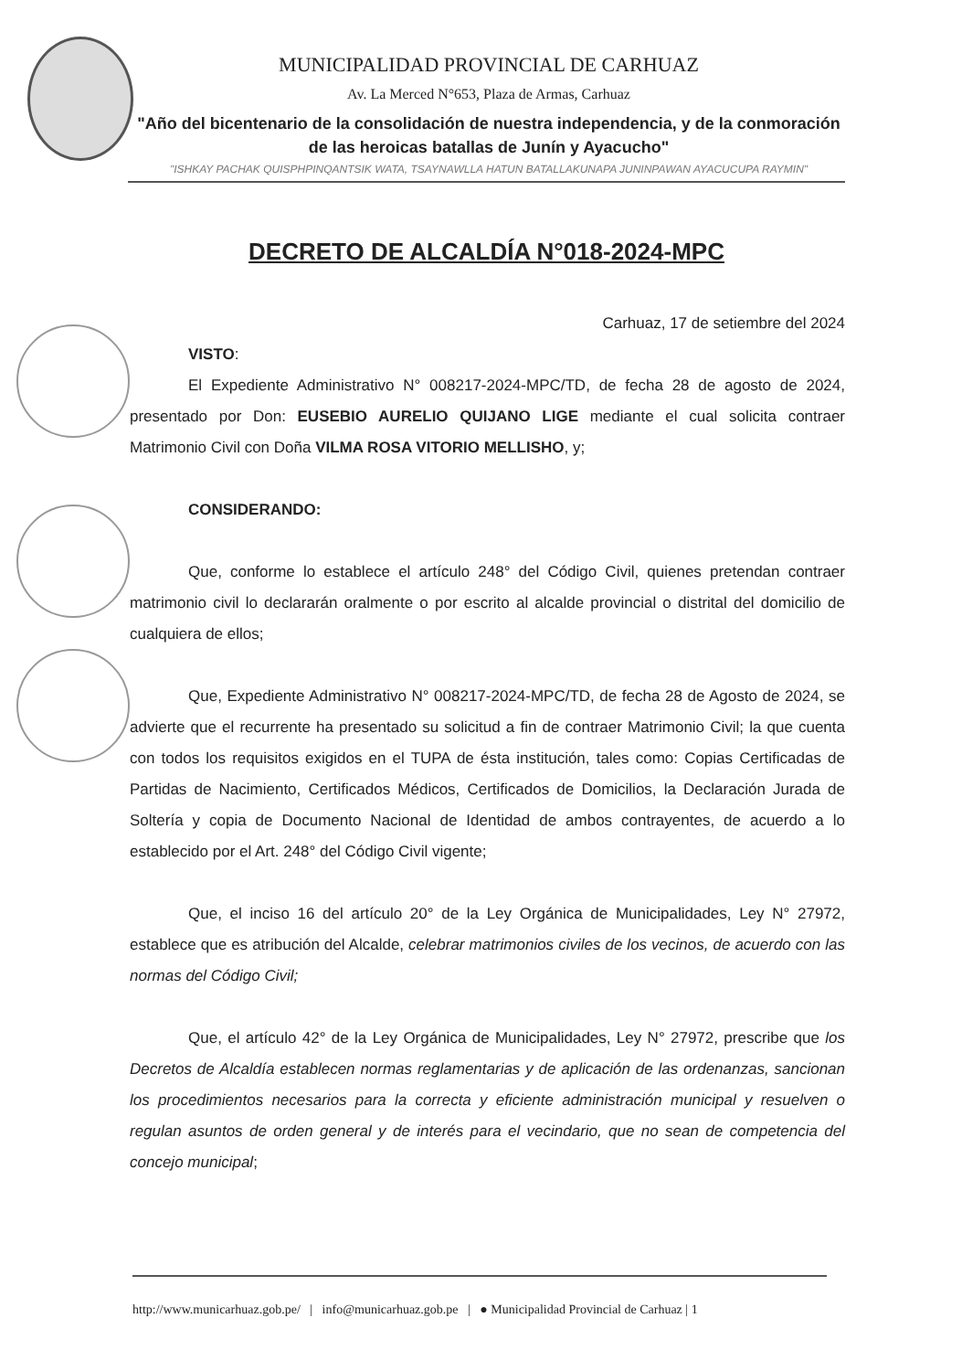MUNICIPALIDAD PROVINCIAL DE CARHUAZ
Av. La Merced N°653, Plaza de Armas, Carhuaz
"Año del bicentenario de la consolidación de nuestra independencia, y de la conmoración de las heroicas batallas de Junín y Ayacucho"
"ISHKAY PACHAK QUISPHPINQANTSIK WATA, TSAYNAWLLA HATUN BATALLAKUNAPA JUNINPAWAN AYACUCUPA RAYMIN"
DECRETO DE ALCALDÍA N°018-2024-MPC
Carhuaz, 17 de setiembre del 2024
VISTO:
El Expediente Administrativo N° 008217-2024-MPC/TD, de fecha 28 de agosto de 2024, presentado por Don: EUSEBIO AURELIO QUIJANO LIGE mediante el cual solicita contraer Matrimonio Civil con Doña VILMA ROSA VITORIO MELLISHO, y;
CONSIDERANDO:
Que, conforme lo establece el artículo 248° del Código Civil, quienes pretendan contraer matrimonio civil lo declararán oralmente o por escrito al alcalde provincial o distrital del domicilio de cualquiera de ellos;
Que, Expediente Administrativo N° 008217-2024-MPC/TD, de fecha 28 de Agosto de 2024, se advierte que el recurrente ha presentado su solicitud a fin de contraer Matrimonio Civil; la que cuenta con todos los requisitos exigidos en el TUPA de ésta institución, tales como: Copias Certificadas de Partidas de Nacimiento, Certificados Médicos, Certificados de Domicilios, la Declaración Jurada de Soltería y copia de Documento Nacional de Identidad de ambos contrayentes, de acuerdo a lo establecido por el Art. 248° del Código Civil vigente;
Que, el inciso 16 del artículo 20° de la Ley Orgánica de Municipalidades, Ley N° 27972, establece que es atribución del Alcalde, celebrar matrimonios civiles de los vecinos, de acuerdo con las normas del Código Civil;
Que, el artículo 42° de la Ley Orgánica de Municipalidades, Ley N° 27972, prescribe que los Decretos de Alcaldía establecen normas reglamentarias y de aplicación de las ordenanzas, sancionan los procedimientos necesarios para la correcta y eficiente administración municipal y resuelven o regulan asuntos de orden general y de interés para el vecindario, que no sean de competencia del concejo municipal;
http://www.municarhuaz.gob.pe/ | info@municarhuaz.gob.pe | ● Municipalidad Provincial de Carhuaz | 1